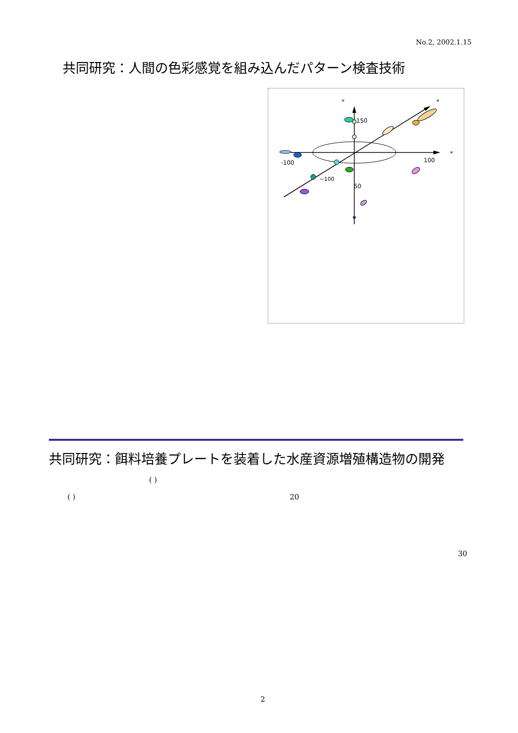No.2, 2002.1.15
共同研究：人間の色彩感覚を組み込んだパターン検査技術
*
*
*
150
-100
100
50
−100
共同研究：餌料培養プレートを装着した水産資源増殖構造物の開発
( )
( ) 20
30
2